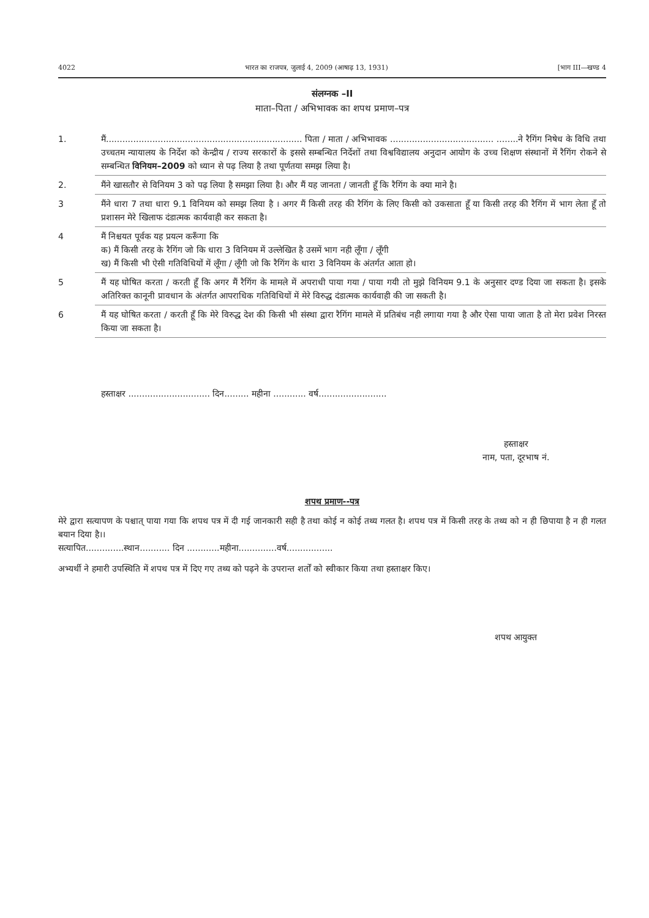4022 भारत का राजपत्र, जुलाई 4, 2009 (आषाढ़ 13, 1931) [भाग III—खण्ड 4
संलग्नक –II
माता–पिता / अभिभावक का शपथ प्रमाण–पत्र
1. मैं........................................................................ पिता / माता / अभिभावक ...................................... ........ने रैगिंग निषेध के विधि तथा उच्चतम न्यायालय के निर्देश को केन्द्रीय / राज्य सरकारों के इससे सम्बन्धित निर्देशों तथा विश्वविद्यालय अनुदान आयोग के उच्च शिक्षण संस्थानों में रैगिंग रोकने से सम्बन्धित विनियम–2009 को ध्यान से पढ़ लिया है तथा पूर्णतया समझ लिया है।
2. मैंने खासतौर से विनियम 3 को पढ़ लिया है समझा लिया है। और मैं यह जानता / जानती हूँ कि रैगिंग के क्या माने है।
3 मैंने धारा 7 तथा धारा 9.1 विनियम को समझ लिया है । अगर मैं किसी तरह की रैगिंग के लिए किसी को उकसाता हूँ या किसी तरह की रैगिंग में भाग लेता हूँ तो प्रशासन मेरे खिलाफ दंडात्मक कार्यवाही कर सकता है।
4 मैं निश्चयत पूर्वक यह प्रयत्न करूँगा कि
क) मैं किसी तरह के रैगिंग जो कि धारा 3 विनियम में उल्लेखित है उसमें भाग नही लूँगा / लूँगी
ख) मैं किसी भी ऐसी गतिविधियों में लूँगा / लूँगी जो कि रैगिंग के धारा 3 विनियम के अंतर्गत आता हो।
5 मैं यह घोषित करता / करती हूँ कि अगर मैं रैगिंग के मामले में अपराधी पाया गया / पाया गयी तो मुझे विनियम 9.1 के अनुसार दण्ड दिया जा सकता है। इसके अतिरिक्त कानूनी प्रावधान के अंतर्गत आपराधिक गतिविधियों में मेरे विरुद्ध दंडात्मक कार्यवाही की जा सकती है।
6 मैं यह घोषित करता / करती हूँ कि मेरे विरुद्ध देश की किसी भी संस्था द्वारा रैगिंग मामले में प्रतिबंध नही लगाया गया है और ऐसा पाया जाता है तो मेरा प्रवेश निरस्त किया जा सकता है।
हस्ताक्षर .............................. दिन......... महीना ............ वर्ष.........................
हस्ताक्षर
नाम, पता, दूरभाष नं.
शपथ प्रमाण--पत्र
मेरे द्वारा सत्यापण के पश्चात् पाया गया कि शपथ पत्र में दी गई जानकारी सही है तथा कोई न कोई तथ्य गलत है। शपथ पत्र में किसी तरह के तथ्य को न ही छिपाया है न ही गलत बयान दिया है।।
सत्यापित..............स्थान........... दिन ............महीना..............वर्ष.................
अभ्यर्थी ने हमारी उपस्थिति में शपथ पत्र में दिए गए तथ्य को पढ़ने के उपरान्त शर्तों को स्वीकार किया तथा हस्ताक्षर किए।
शपथ आयुक्त